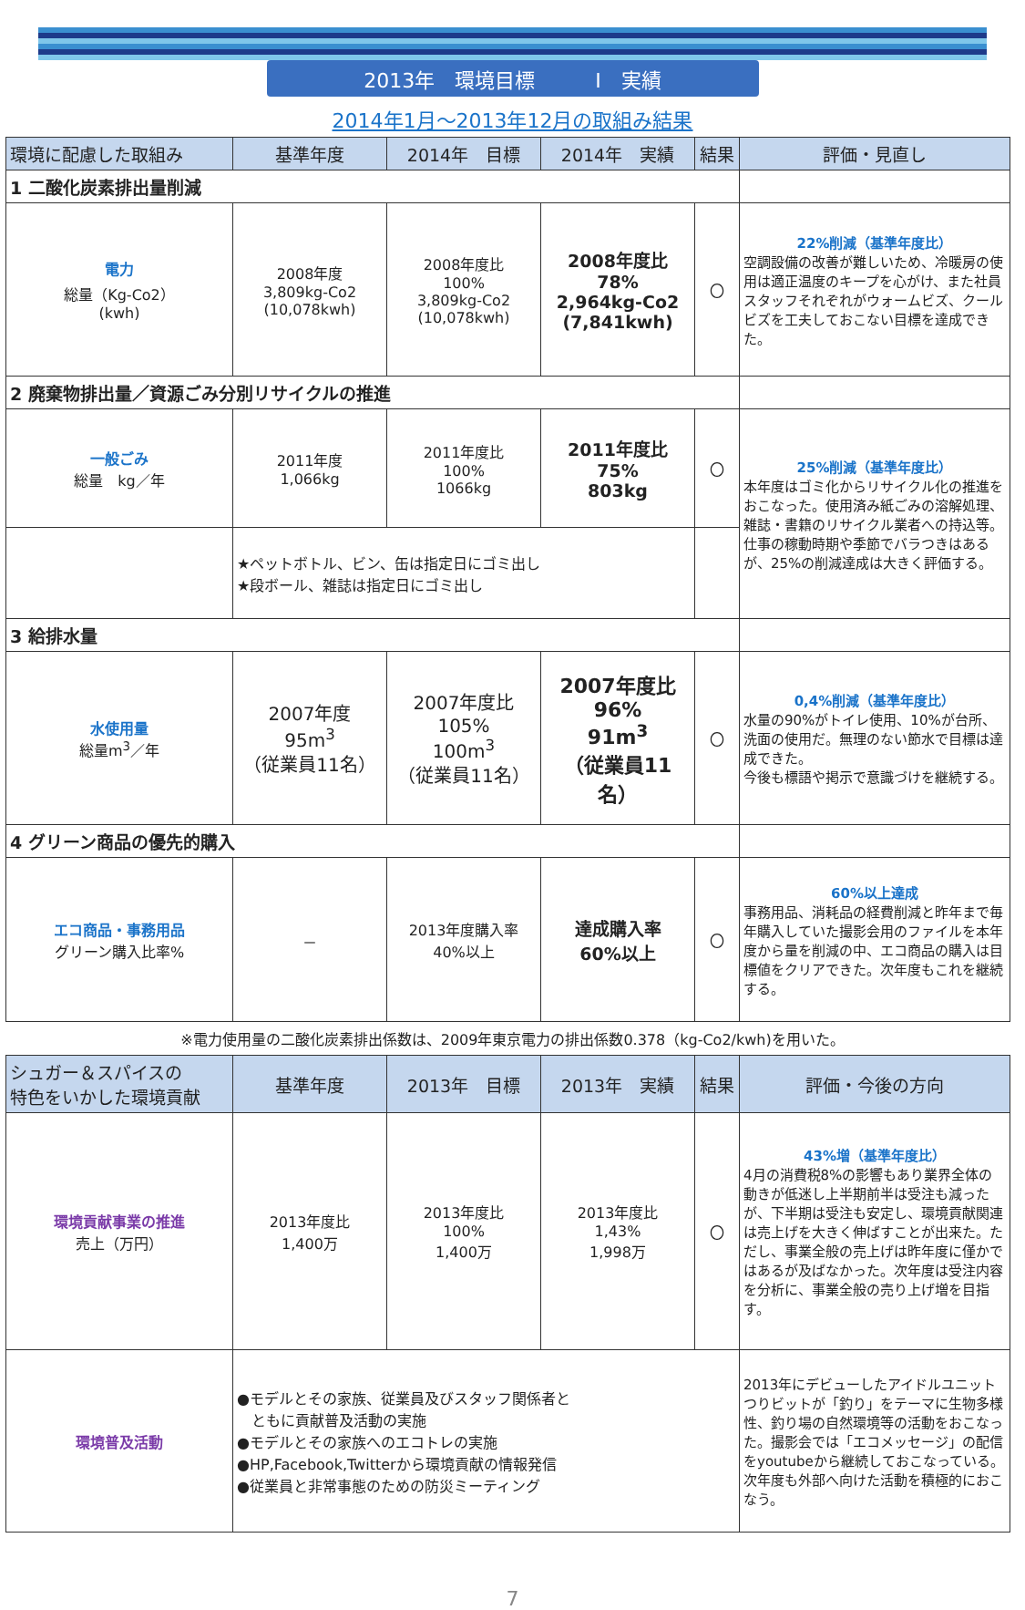2013年　環境目標　　　Ⅰ　実績
2014年1月～2013年12月の取組み結果
| 環境に配慮した取組み | 基準年度 | 2014年 目標 | 2014年 実績 | 結果 | 評価・見直し |
| --- | --- | --- | --- | --- | --- |
| 1 二酸化炭素排出量削減 | | | | | |
| 電力 総量（Kg-Co2） (kwh) | 2008年度 3,809kg-Co2 (10,078kwh) | 2008年度比 100% 3,809kg-Co2 (10,078kwh) | 2008年度比 78% 2,964kg-Co2 (7,841kwh) | 〇 | 22%削減（基準年度比） 空調設備の改善が難しいため、冷暖房の使用は適正温度のキープを心がけ、また社員スタッフそれぞれがウォームビズ、クールビズを工夫しておこない目標を達成できた。 |
| 2 廃棄物排出量／資源ごみ分別リサイクルの推進 | | | | | |
| 一般ごみ 総量 kg／年 | 2011年度 1,066kg | 2011年度比 100% 1066kg | 2011年度比 75% 803kg | 〇 | 25%削減（基準年度比） 本年度はゴミ化からリサイクル化の推進をおこなった。使用済み紙ごみの溶解処理、雑誌・書籍のリサイクル業者への持込等。仕事の稼動時期や季節でバラつきはあるが、25%の削減達成は大きく評価する。 |
| | ★ペットボトル、ビン、缶は指定日にゴミ出し ★段ボール、雑誌は指定日にゴミ出し | | | | |
| 3 給排水量 | | | | | |
| 水使用量 総量m<sup>3</sup>／年 | 2007年度 95m<sup>3</sup> （従業員11名） | 2007年度比 105% 100m<sup>3</sup> （従業員11名） | 2007年度比 96% 91m<sup>3</sup> （従業員11名） | 〇 | 0,4%削減（基準年度比） 水量の90%がトイレ使用、10%が台所、洗面の使用だ。無理のない節水で目標は達成できた。 今後も標語や掲示で意識づけを継続する。 |
| 4 グリーン商品の優先的購入 | | | | | |
| エコ商品・事務用品 グリーン購入比率% | － | 2013年度購入率 40%以上 | 達成購入率 60%以上 | 〇 | 60%以上達成 事務用品、消耗品の経費削減と昨年まで毎年購入していた撮影会用のファイルを本年度から量を削減の中、エコ商品の購入は目標値をクリアできた。次年度もこれを継続する。 |
※電力使用量の二酸化炭素排出係数は、2009年東京電力の排出係数0.378（kg-Co2/kwh)を用いた。
| シュガー＆スパイスの 特色をいかした環境貢献 | 基準年度 | 2013年 目標 | 2013年 実績 | 結果 | 評価・今後の方向 |
| --- | --- | --- | --- | --- | --- |
| 環境貢献事業の推進 売上（万円） | 2013年度比 1,400万 | 2013年度比 100% 1,400万 | 2013年度比 1,43% 1,998万 | 〇 | 43%増（基準年度比） 4月の消費税8%の影響もあり業界全体の動きが低迷し上半期前半は受注も減ったが、下半期は受注も安定し、環境貢献関連は売上げを大きく伸ばすことが出来た。ただし、事業全般の売上げは昨年度に僅かではあるが及ばなかった。次年度は受注内容を分析に、事業全般の売り上げ増を目指す。 |
| 環境普及活動 | ●モデルとその家族、従業員及びスタッフ関係者と ともに貢献普及活動の実施 ●モデルとその家族へのエコトレの実施 ●HP,Facebook,Twitterから環境貢献の情報発信 ●従業員と非常事態のための防災ミーティング | | | | 2013年にデビューしたアイドルユニットつりビットが「釣り」をテーマに生物多様性、釣り場の自然環境等の活動をおこなった。撮影会では「エコメッセージ」の配信をyoutubeから継続しておこなっている。次年度も外部へ向けた活動を積極的におこなう。 |
7